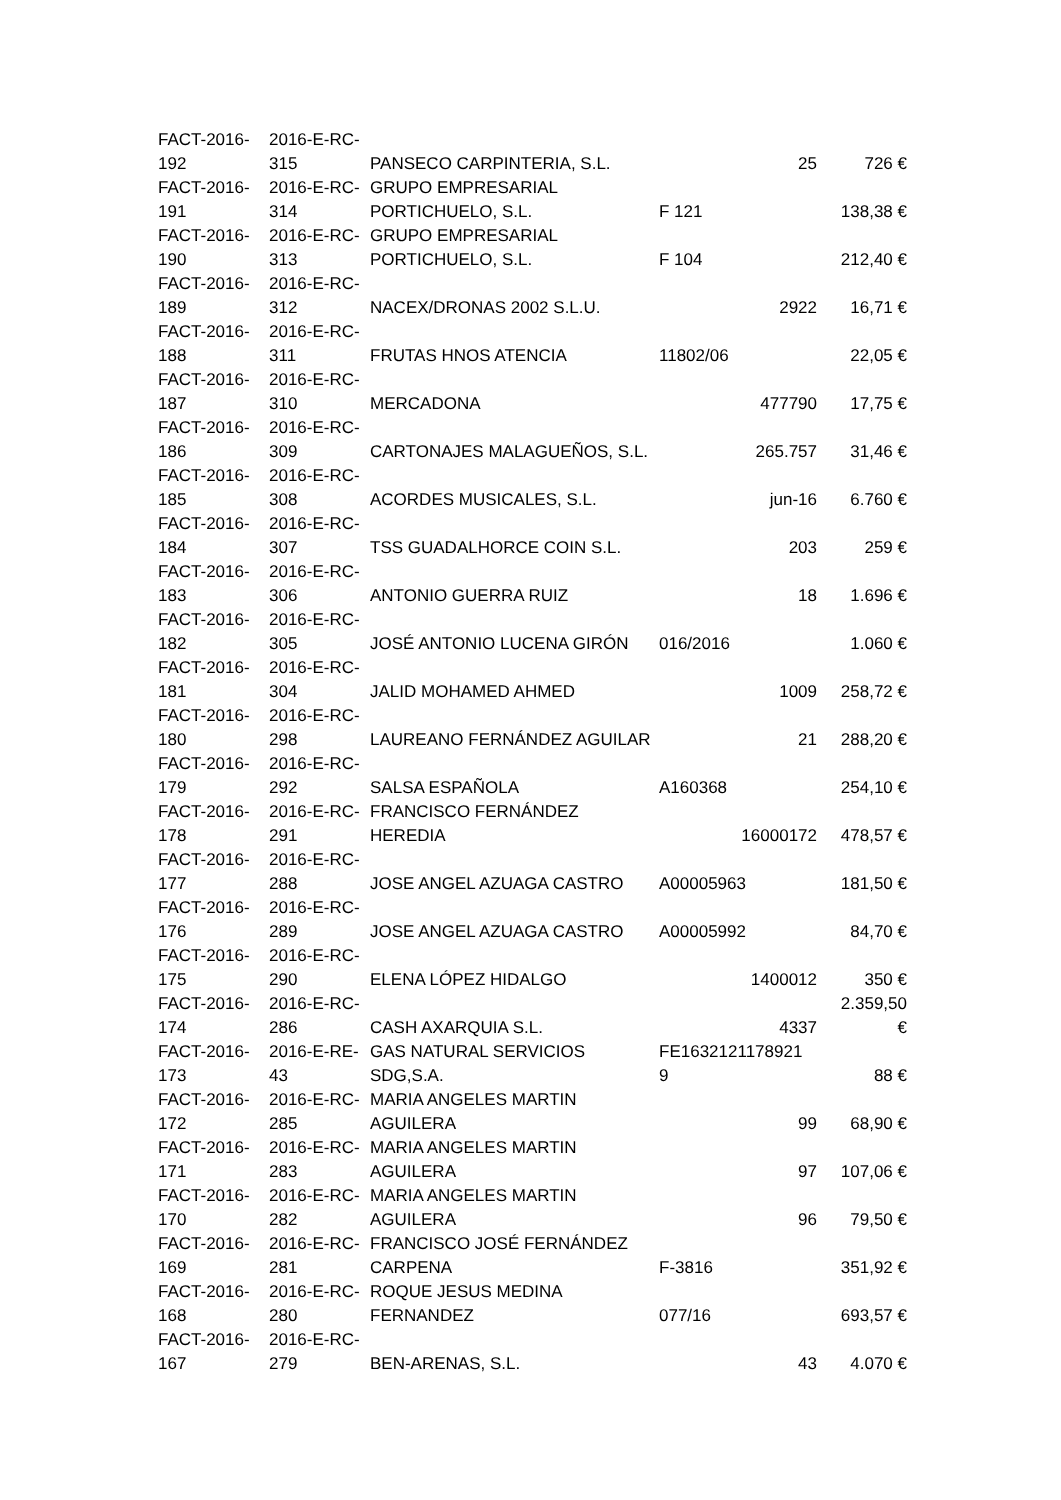| FACT-2016- 192 | 2016-E-RC- 315 | PANSECO CARPINTERIA, S.L. | 25 | 726 € |
| FACT-2016- 191 | 2016-E-RC- 314 | GRUPO EMPRESARIAL PORTICHUELO, S.L. | F 121 | 138,38 € |
| FACT-2016- 190 | 2016-E-RC- 313 | GRUPO EMPRESARIAL PORTICHUELO, S.L. | F 104 | 212,40 € |
| FACT-2016- 189 | 2016-E-RC- 312 | NACEX/DRONAS 2002 S.L.U. | 2922 | 16,71 € |
| FACT-2016- 188 | 2016-E-RC- 311 | FRUTAS HNOS ATENCIA | 11802/06 | 22,05 € |
| FACT-2016- 187 | 2016-E-RC- 310 | MERCADONA | 477790 | 17,75 € |
| FACT-2016- 186 | 2016-E-RC- 309 | CARTONAJES MALAGUEÑOS, S.L. | 265.757 | 31,46 € |
| FACT-2016- 185 | 2016-E-RC- 308 | ACORDES MUSICALES, S.L. | jun-16 | 6.760 € |
| FACT-2016- 184 | 2016-E-RC- 307 | TSS GUADALHORCE COIN S.L. | 203 | 259 € |
| FACT-2016- 183 | 2016-E-RC- 306 | ANTONIO GUERRA RUIZ | 18 | 1.696 € |
| FACT-2016- 182 | 2016-E-RC- 305 | JOSÉ ANTONIO LUCENA GIRÓN | 016/2016 | 1.060 € |
| FACT-2016- 181 | 2016-E-RC- 304 | JALID MOHAMED AHMED | 1009 | 258,72 € |
| FACT-2016- 180 | 2016-E-RC- 298 | LAUREANO FERNÁNDEZ AGUILAR | 21 | 288,20 € |
| FACT-2016- 179 | 2016-E-RC- 292 | SALSA ESPAÑOLA | A160368 | 254,10 € |
| FACT-2016- 178 | 2016-E-RC- 291 | FRANCISCO FERNÁNDEZ HEREDIA | 16000172 | 478,57 € |
| FACT-2016- 177 | 2016-E-RC- 288 | JOSE ANGEL AZUAGA CASTRO | A00005963 | 181,50 € |
| FACT-2016- 176 | 2016-E-RC- 289 | JOSE ANGEL AZUAGA CASTRO | A00005992 | 84,70 € |
| FACT-2016- 175 | 2016-E-RC- 290 | ELENA LÓPEZ HIDALGO | 1400012 | 350 € |
| FACT-2016- 174 | 2016-E-RC- 286 | CASH AXARQUIA S.L. | 4337 | 2.359,50 € |
| FACT-2016- 173 | 2016-E-RE- 43 | GAS NATURAL SERVICIOS SDG,S.A. | FE1632121178921 9 | 88 € |
| FACT-2016- 172 | 2016-E-RC- 285 | MARIA ANGELES MARTIN AGUILERA | 99 | 68,90 € |
| FACT-2016- 171 | 2016-E-RC- 283 | MARIA ANGELES MARTIN AGUILERA | 97 | 107,06 € |
| FACT-2016- 170 | 2016-E-RC- 282 | MARIA ANGELES MARTIN AGUILERA | 96 | 79,50 € |
| FACT-2016- 169 | 2016-E-RC- 281 | FRANCISCO JOSÉ FERNÁNDEZ CARPENA | F-3816 | 351,92 € |
| FACT-2016- 168 | 2016-E-RC- 280 | ROQUE JESUS MEDINA FERNANDEZ | 077/16 | 693,57 € |
| FACT-2016- 167 | 2016-E-RC- 279 | BEN-ARENAS, S.L. | 43 | 4.070 € |